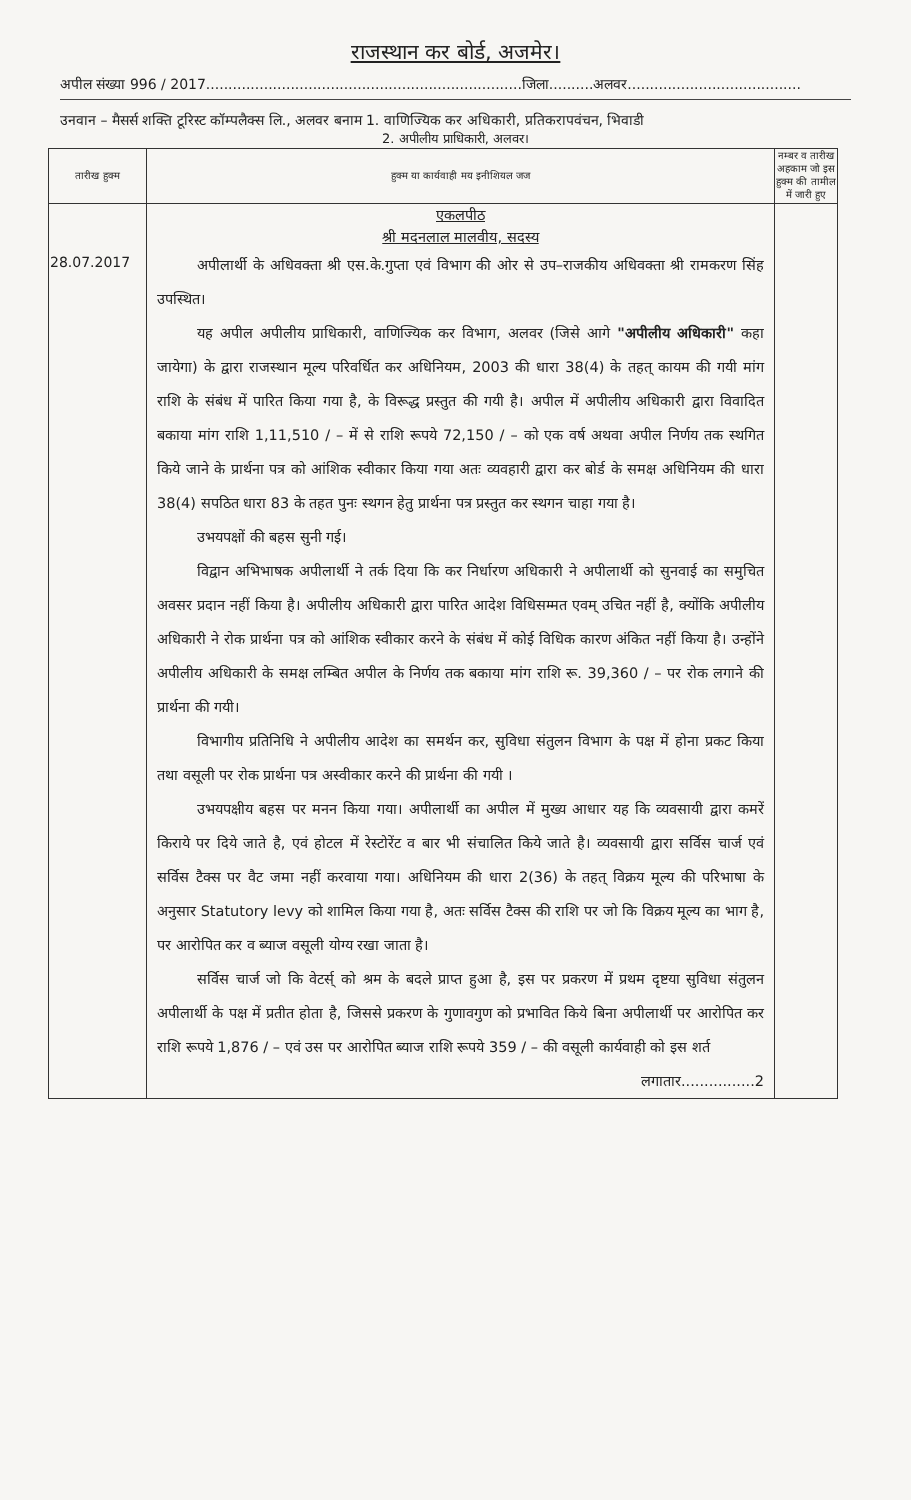राजस्थान कर बोर्ड, अजमेर।
अपील संख्या 996 / 2017.......................................................................जिला..........अलवर.......................................
उनवान – मैसर्स शक्ति टूरिस्ट कॉम्पलैक्स लि., अलवर बनाम 1. वाणिज्यिक कर अधिकारी, प्रतिकरापवंचन, भिवाडी
2. अपीलीय प्राधिकारी, अलवर।
| तारीख हुक्म | हुक्म या कार्यवाही मय इनीशियल जज | नम्बर व तारीख अहकाम जो इस हुक्म की तामील में जारी हुए |
| --- | --- | --- |
| 28.07.2017 | एकलपीठ श्री मदनलाल मालवीय, सदस्य अपीलार्थी के अधिवक्ता श्री एस.के.गुप्ता एवं विभाग की ओर से उप–राजकीय अधिवक्ता श्री रामकरण सिंह उपस्थित। यह अपील अपीलीय प्राधिकारी, वाणिज्यिक कर विभाग, अलवर (जिसे आगे "अपीलीय अधिकारी" कहा जायेगा) के द्वारा राजस्थान मूल्य परिवर्धित कर अधिनियम, 2003 की धारा 38(4) के तहत् कायम की गयी मांग राशि के संबंध में पारित किया गया है, के विरूद्ध प्रस्तुत की गयी है। अपील में अपीलीय अधिकारी द्वारा विवादित बकाया मांग राशि 1,11,510 / – में से राशि रूपये 72,150 / – को एक वर्ष अथवा अपील निर्णय तक स्थगित किये जाने के प्रार्थना पत्र को आंशिक स्वीकार किया गया अतः व्यवहारी द्वारा कर बोर्ड के समक्ष अधिनियम की धारा 38(4) सपठित धारा 83 के तहत पुनः स्थगन हेतु प्रार्थना पत्र प्रस्तुत कर स्थगन चाहा गया है। उभयपक्षों की बहस सुनी गई। विद्वान अभिभाषक अपीलार्थी ने तर्क दिया कि कर निर्धारण अधिकारी ने अपीलार्थी को सुनवाई का समुचित अवसर प्रदान नहीं किया है। अपीलीय अधिकारी द्वारा पारित आदेश विधिसम्मत एवम् उचित नहीं है, क्योंकि अपीलीय अधिकारी ने रोक प्रार्थना पत्र को आंशिक स्वीकार करने के संबंध में कोई विधिक कारण अंकित नहीं किया है। उन्होंने अपीलीय अधिकारी के समक्ष लम्बित अपील के निर्णय तक बकाया मांग राशि रू. 39,360 / – पर रोक लगाने की प्रार्थना की गयी। विभागीय प्रतिनिधि ने अपीलीय आदेश का समर्थन कर, सुविधा संतुलन विभाग के पक्ष में होना प्रकट किया तथा वसूली पर रोक प्रार्थना पत्र अस्वीकार करने की प्रार्थना की गयी । उभयपक्षीय बहस पर मनन किया गया। अपीलार्थी का अपील में मुख्य आधार यह कि व्यवसायी द्वारा कमरें किराये पर दिये जाते है, एवं होटल में रेस्टोरेंट व बार भी संचालित किये जाते है। व्यवसायी द्वारा सर्विस चार्ज एवं सर्विस टैक्स पर वैट जमा नहीं करवाया गया। अधिनियम की धारा 2(36) के तहत् विक्रय मूल्य की परिभाषा के अनुसार Statutory levy को शामिल किया गया है, अतः सर्विस टैक्स की राशि पर जो कि विक्रय मूल्य का भाग है, पर आरोपित कर व ब्याज वसूली योग्य रखा जाता है। सर्विस चार्ज जो कि वेटर्स् को श्रम के बदले प्राप्त हुआ है, इस पर प्रकरण में प्रथम दृष्टया सुविधा संतुलन अपीलार्थी के पक्ष में प्रतीत होता है, जिससे प्रकरण के गुणावगुण को प्रभावित किये बिना अपीलार्थी पर आरोपित कर राशि रूपये 1,876 / – एवं उस पर आरोपित ब्याज राशि रूपये 359 / – की वसूली कार्यवाही को इस शर्त लगातार................2 | |